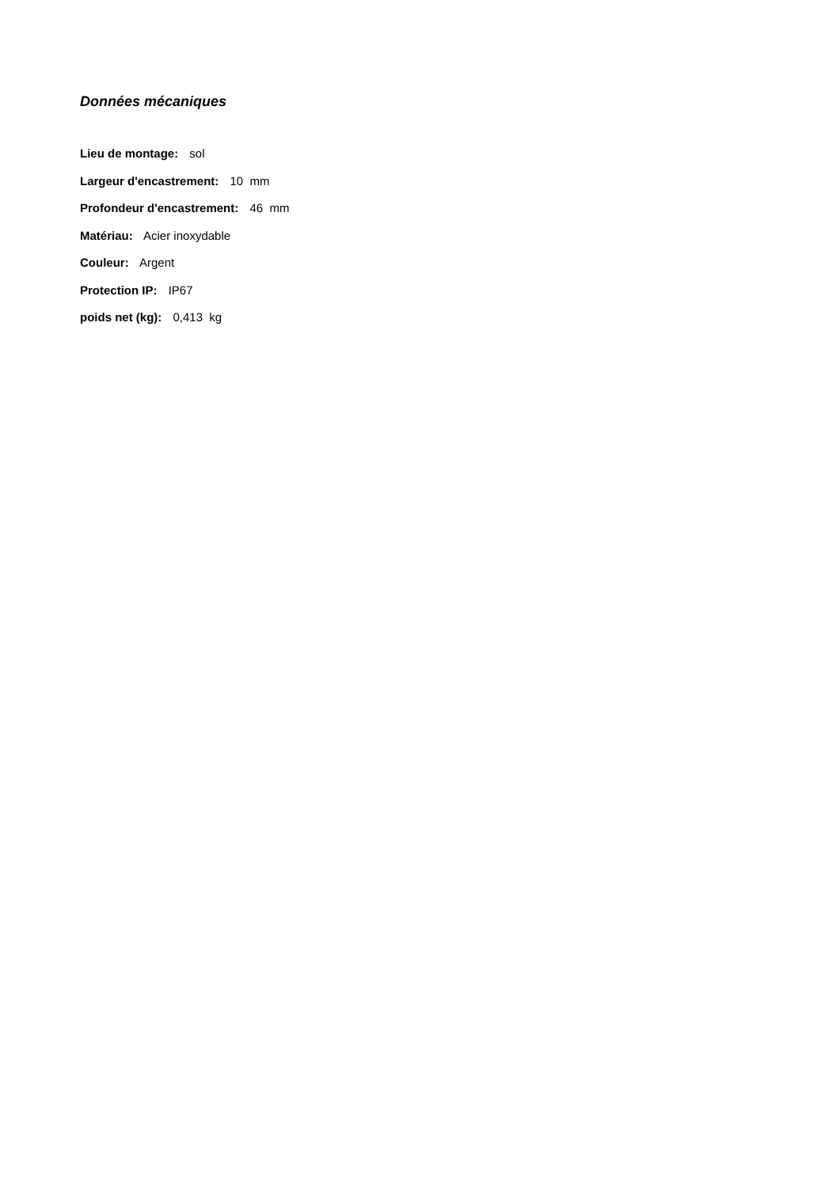Données mécaniques
Lieu de montage: sol
Largeur d'encastrement: 10 mm
Profondeur d'encastrement: 46 mm
Matériau: Acier inoxydable
Couleur: Argent
Protection IP: IP67
poids net (kg): 0,413 kg